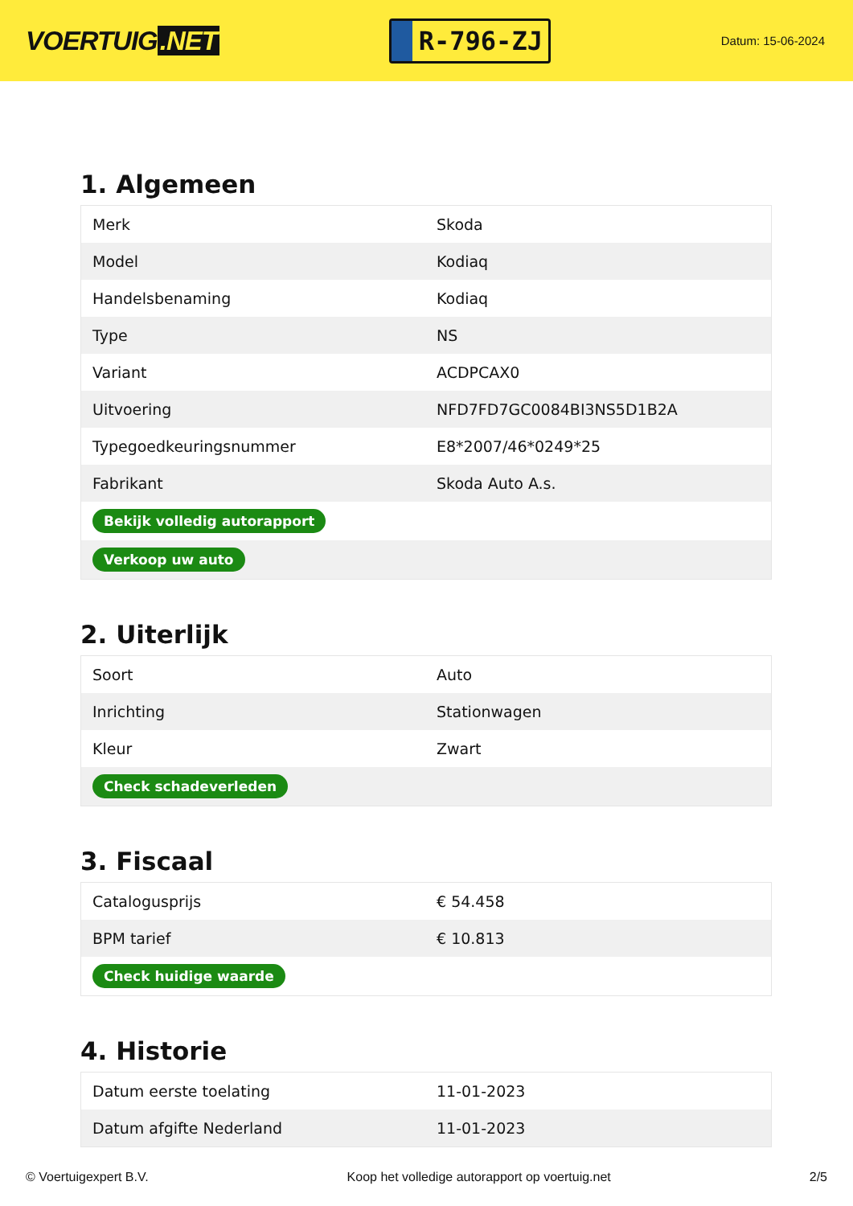VOERTUIG.NET
R-796-ZJ
Datum: 15-06-2024
1. Algemeen
| Merk | Skoda |
| Model | Kodiaq |
| Handelsbenaming | Kodiaq |
| Type | NS |
| Variant | ACDPCAX0 |
| Uitvoering | NFD7FD7GC0084BI3NS5D1B2A |
| Typegoedkeuringsnummer | E8*2007/46*0249*25 |
| Fabrikant | Skoda Auto A.s. |
| Bekijk volledig autorapport | |
| Verkoop uw auto | |
2. Uiterlijk
| Soort | Auto |
| Inrichting | Stationwagen |
| Kleur | Zwart |
| Check schadeverleden | |
3. Fiscaal
| Catalogusprijs | € 54.458 |
| BPM tarief | € 10.813 |
| Check huidige waarde | |
4. Historie
| Datum eerste toelating | 11-01-2023 |
| Datum afgifte Nederland | 11-01-2023 |
© Voertuigexpert B.V. Koop het volledige autorapport op voertuig.net 2/5